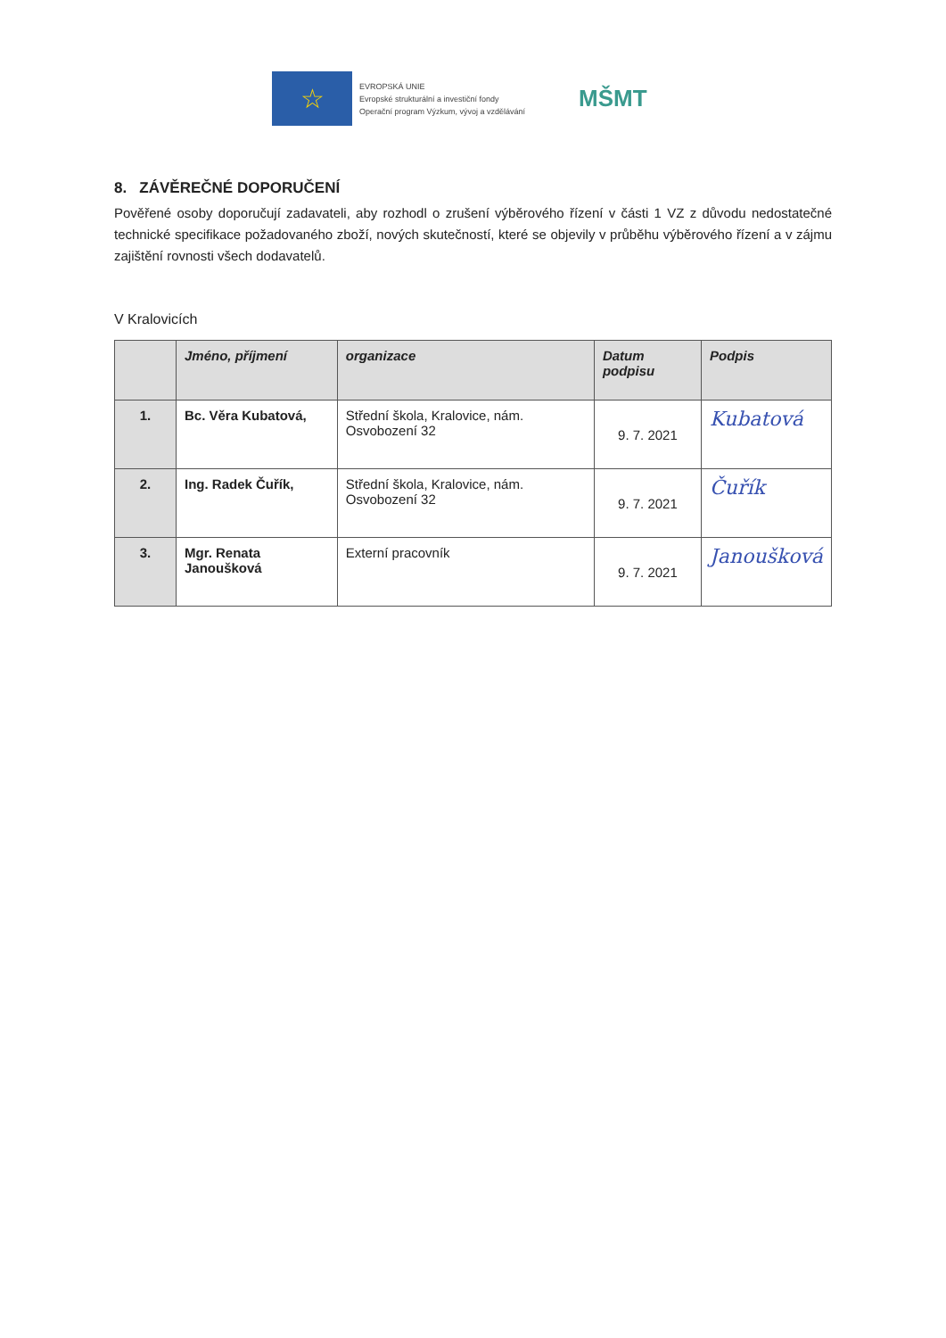☆
EVROPSKÁ UNIE
Evropské strukturální a investiční fondy
Operační program Výzkum, vývoj a vzdělávání
MŠMT
8. ZÁVĚREČNÉ DOPORUČENÍ
Pověřené osoby doporučují zadavateli, aby rozhodl o zrušení výběrového řízení v části 1 VZ z důvodu nedostatečné technické specifikace požadovaného zboží, nových skutečností, které se objevily v průběhu výběrového řízení a v zájmu zajištění rovnosti všech dodavatelů.
V Kralovicích
| | Jméno, příjmení | organizace | Datum podpisu | Podpis |
| --- | --- | --- | --- | --- |
| 1. | Bc. Věra Kubatová, | Střední škola, Kralovice, nám. Osvobození 32 | 9. 7. 2021 | Kubatová |
| 2. | Ing. Radek Čuřík, | Střední škola, Kralovice, nám. Osvobození 32 | 9. 7. 2021 | Čuřík |
| 3. | Mgr. Renata Janoušková | Externí pracovník | 9. 7. 2021 | Janoušková |